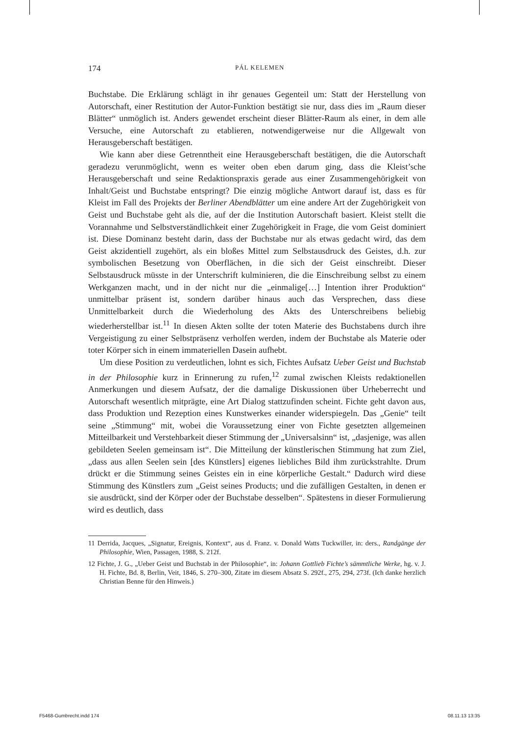174 PÁL KELEMEN
Buchstabe. Die Erklärung schlägt in ihr genaues Gegenteil um: Statt der Herstellung von Autorschaft, einer Restitution der Autor-Funktion bestätigt sie nur, dass dies im „Raum dieser Blätter“ unmöglich ist. Anders gewendet erscheint dieser Blätter-Raum als einer, in dem alle Versuche, eine Autorschaft zu etablieren, notwendigerweise nur die Allgewalt von Herausgeberschaft bestätigen.
Wie kann aber diese Getrenntheit eine Herausgeberschaft bestätigen, die die Autorschaft geradezu verunmöglicht, wenn es weiter oben eben darum ging, dass die Kleist’sche Herausgeberschaft und seine Redaktionspraxis gerade aus einer Zusammengehörigkeit von Inhalt/Geist und Buchstabe entspringt? Die einzig mögliche Antwort darauf ist, dass es für Kleist im Fall des Projekts der Berliner Abendblätter um eine andere Art der Zugehörigkeit von Geist und Buchstabe geht als die, auf der die Institution Autorschaft basiert. Kleist stellt die Vorannahme und Selbstverständlichkeit einer Zugehörigkeit in Frage, die vom Geist dominiert ist. Diese Dominanz besteht darin, dass der Buchstabe nur als etwas gedacht wird, das dem Geist akzidentiell zugehört, als ein bloßes Mittel zum Selbstausdruck des Geistes, d.h. zur symbolischen Besetzung von Oberflächen, in die sich der Geist einschreibt. Dieser Selbstausdruck müsste in der Unterschrift kulminieren, die die Einschreibung selbst zu einem Werkganzen macht, und in der nicht nur die „einmalige[…] Intention ihrer Produktion“ unmittelbar präsent ist, sondern darüber hinaus auch das Versprechen, dass diese Unmittelbarkeit durch die Wiederholung des Akts des Unterschreibens beliebig wiederherstellbar ist.<sup>11</sup> In diesen Akten sollte der toten Materie des Buchstabens durch ihre Vergeistigung zu einer Selbstpräsenz verholfen werden, indem der Buchstabe als Materie oder toter Körper sich in einem immateriellen Dasein aufhebt.
Um diese Position zu verdeutlichen, lohnt es sich, Fichtes Aufsatz Ueber Geist und Buchstab in der Philosophie kurz in Erinnerung zu rufen,<sup>12</sup> zumal zwischen Kleists redaktionellen Anmerkungen und diesem Aufsatz, der die damalige Diskussionen über Urheberrecht und Autorschaft wesentlich mitprägte, eine Art Dialog stattzufinden scheint. Fichte geht davon aus, dass Produktion und Rezeption eines Kunstwerkes einander widerspiegeln. Das „Genie“ teilt seine „Stimmung“ mit, wobei die Voraussetzung einer von Fichte gesetzten allgemeinen Mitteilbarkeit und Verstehbarkeit dieser Stimmung der „Universalsinn“ ist, „dasjenige, was allen gebildeten Seelen gemeinsam ist“. Die Mitteilung der künstlerischen Stimmung hat zum Ziel, „dass aus allen Seelen sein [des Künstlers] eigenes liebliches Bild ihm zurückstrahlte. Drum drückt er die Stimmung seines Geistes ein in eine körperliche Gestalt.“ Dadurch wird diese Stimmung des Künstlers zum „Geist seines Products; und die zufälligen Gestalten, in denen er sie ausdrückt, sind der Körper oder der Buchstabe desselben“. Spätestens in dieser Formulierung wird es deutlich, dass
11 Derrida, Jacques, „Signatur, Ereignis, Kontext“, aus d. Franz. v. Donald Watts Tuckwiller, in: ders., Randgänge der Philosophie, Wien, Passagen, 1988, S. 212f.
12 Fichte, J. G., „Ueber Geist und Buchstab in der Philosophie“, in: Johann Gottlieb Fichte’s sämmtliche Werke, hg. v. J. H. Fichte, Bd. 8, Berlin, Veit, 1846, S. 270–300, Zitate im diesem Absatz S. 292f., 275, 294, 273f. (Ich danke herzlich Christian Benne für den Hinweis.)
F5468-Gumbrecht.indd 174 08.11.13 13:35